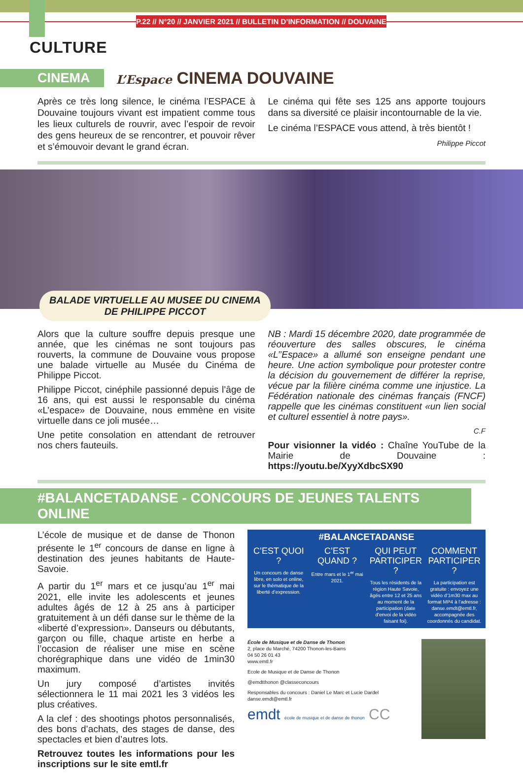P.22 // N°20 // JANVIER 2021 // BULLETIN D’INFORMATION // DOUVAINE
CULTURE
CINEMA L’Espace CINEMA DOUVAINE
Après ce très long silence, le cinéma l’ESPACE à Douvaine toujours vivant est impatient comme tous les lieux culturels de rouvrir, avec l’espoir de revoir des gens heureux de se rencontrer, et pouvoir rêver et s’émouvoir devant le grand écran.
Le cinéma qui fête ses 125 ans apporte toujours dans sa diversité ce plaisir incontournable de la vie.
Le cinéma l’ESPACE vous attend, à très bientôt !
Philippe Piccot
BALADE VIRTUELLE AU MUSEE DU CINEMA
DE PHILIPPE PICCOT
Alors que la culture souffre depuis presque une année, que les cinémas ne sont toujours pas rouverts, la commune de Douvaine vous propose une balade virtuelle au Musée du Cinéma de Philippe Piccot.
Philippe Piccot, cinéphile passionné depuis l’âge de 16 ans, qui est aussi le responsable du cinéma «L’espace» de Douvaine, nous emmène en visite virtuelle dans ce joli musée…
Une petite consolation en attendant de retrouver nos chers fauteuils.
NB : Mardi 15 décembre 2020, date programmée de réouverture des salles obscures, le cinéma «L’’Espace» a allumé son enseigne pendant une heure. Une action symbolique pour protester contre la décision du gouvernement de différer la reprise, vécue par la filière cinéma comme une injustice. La Fédération nationale des cinémas français (FNCF) rappelle que les cinémas constituent «un lien social et culturel essentiel à notre pays».
C.F
Pour visionner la vidéo : Chaîne YouTube de la Mairie de Douvaine : https://youtu.be/XyyXdbcSX90
#BALANCETADANSE - CONCOURS DE JEUNES TALENTS ONLINE
L’école de musique et de danse de Thonon présente le 1<sup>er</sup> concours de danse en ligne à destination des jeunes habitants de Haute-Savoie.
A partir du 1<sup>er</sup> mars et ce jusqu’au 1<sup>er</sup> mai 2021, elle invite les adolescents et jeunes adultes âgés de 12 à 25 ans à participer gratuitement à un défi danse sur le thème de la «liberté d’expression». Danseurs ou débutants, garçon ou fille, chaque artiste en herbe a l’occasion de réaliser une mise en scène chorégraphique dans une vidéo de 1min30 maximum.
Un jury composé d’artistes invités sélectionnera le 11 mai 2021 les 3 vidéos les plus créatives.
A la clef : des shootings photos personnalisés, des bons d’achats, des stages de danse, des spectacles et bien d’autres lots.
Retrouvez toutes les informations pour les inscriptions sur le site emtl.fr
#BALANCETADANSE
C’EST QUOI ?
Un concours de danse libre, en solo et online, sur le thématique de la liberté d’expression.
C’EST QUAND ?
Entre mars et le 1<sup>er</sup> mai 2021.
QUI PEUT PARTICIPER ?
Tous les résidents de la région Haute Savoie, âgés entre 12 et 25 ans au moment de la participation (date d’envoi de la vidéo faisant foi).
COMMENT PARTICIPER ?
La participation est gratuite : envoyez une vidéo d’1m30 max au format MP4 à l’adresse : danse.emdt@emtl.fr, accompagnée des coordonnés du candidat.
École de Musique et de Danse de Thonon
2, place du Marché, 74200 Thonon-les-Bains
04 50 26 01 43
www.emtl.fr
Ecole de Musique et de Danse de Thonon
@emdtthonon @classeconcours
Responsables du concours : Daniel Le Marc et Lucie Dardel
danse.emdt@emtl.fr
emdt école de musique et de danse de thonon CC